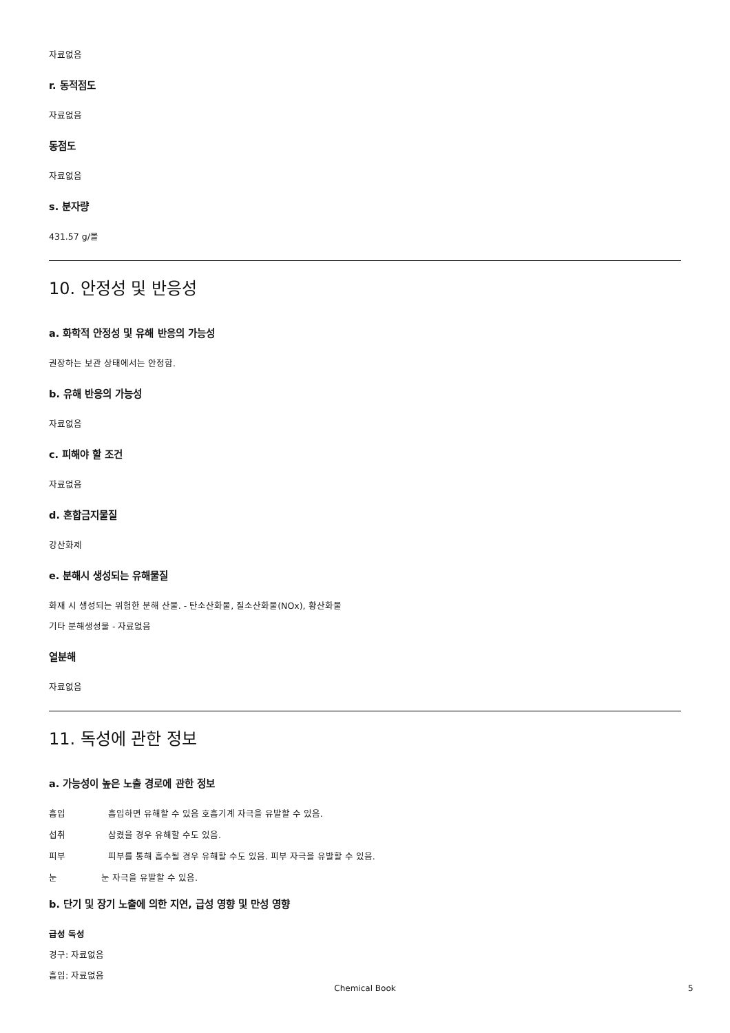자료없음
r. 동적점도
자료없음
동점도
자료없음
s. 분자량
431.57 g/몰
10. 안정성 및 반응성
a. 화학적 안정성 및 유해 반응의 가능성
권장하는 보관 상태에서는 안정함.
b. 유해 반응의 가능성
자료없음
c. 피해야 할 조건
자료없음
d. 혼합금지물질
강산화제
e. 분해시 생성되는 유해물질
화재 시 생성되는 위험한 분해 산물. - 탄소산화물, 질소산화물(NOx), 황산화물
기타 분해생성물 - 자료없음
열분해
자료없음
11. 독성에 관한 정보
a. 가능성이 높은 노출 경로에 관한 정보
흡입 흡입하면 유해할 수 있음 호흡기계 자극을 유발할 수 있음.
섭취 삼켰을 경우 유해할 수도 있음.
피부 피부를 통해 흡수될 경우 유해할 수도 있음. 피부 자극을 유발할 수 있음.
눈 눈 자극을 유발할 수 있음.
b. 단기 및 장기 노출에 의한 지연, 급성 영향 및 만성 영향
급성 독성
경구: 자료없음
흡입: 자료없음
Chemical Book 5